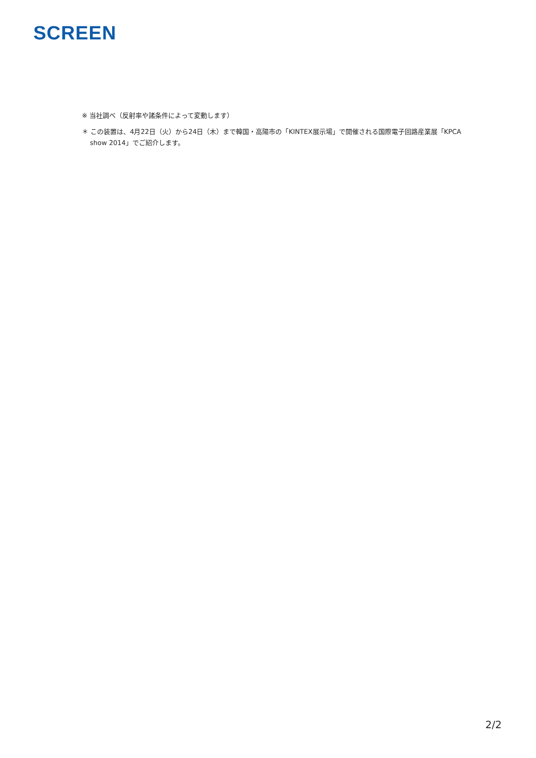SCREEN
※ 当社調べ（反射率や諸条件によって変動します）
＊ この装置は、4月22日（火）から24日（木）まで韓国・高陽市の「KINTEX展示場」で開催される国際電子回路産業展「KPCA show 2014」でご紹介します。
2/2